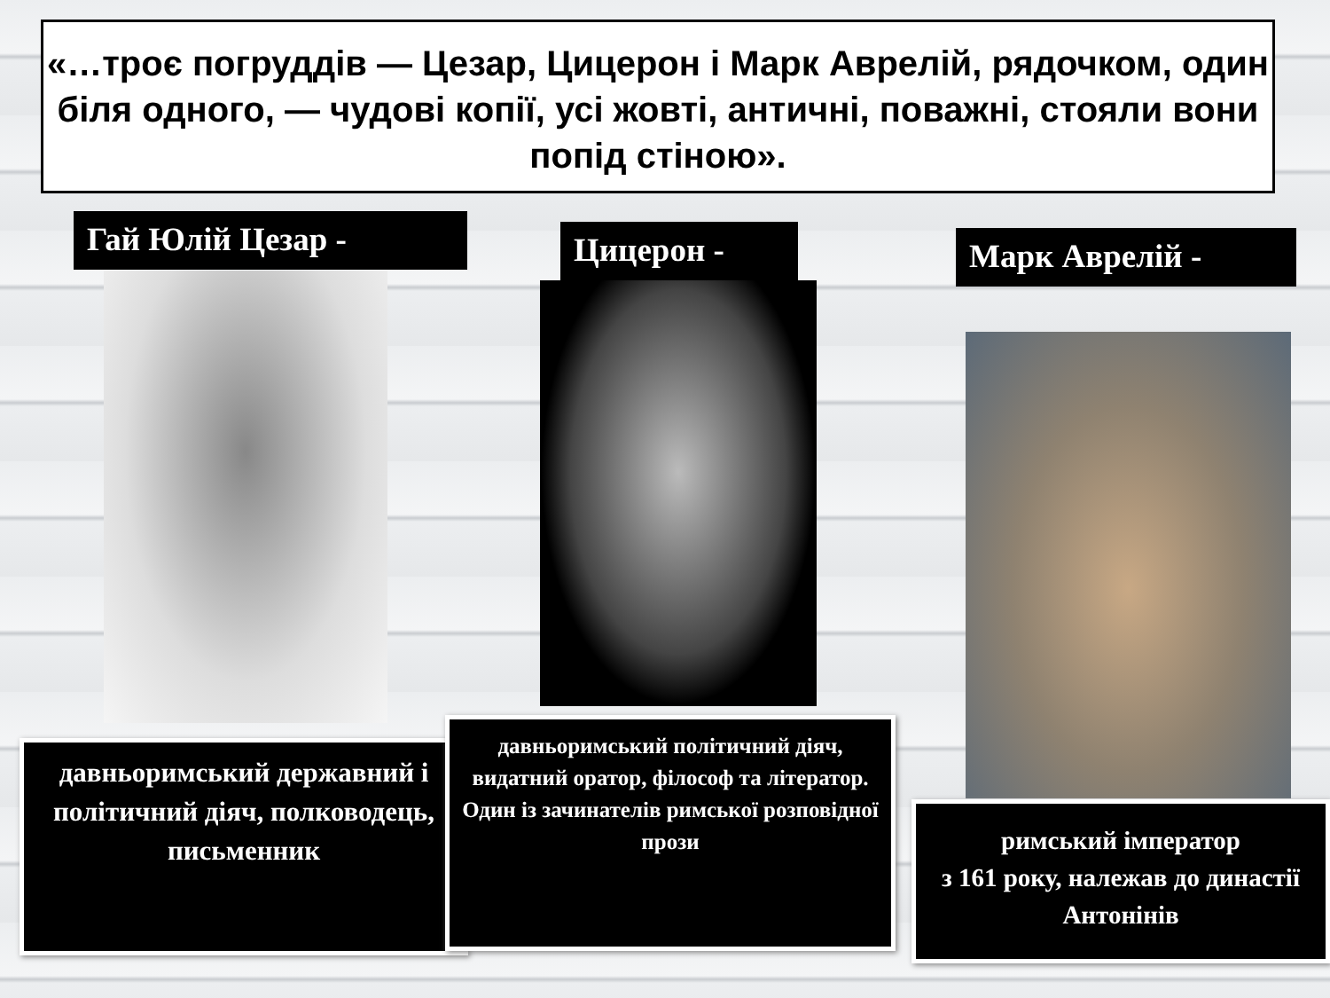«…троє погруддів — Цезар, Цицерон і Марк Аврелій, рядочком, один біля одного, — чудові копії, усі жовті, античні, поважні, стояли вони попід стіною».
Гай Юлій Цезар - Цицерон - Марк Аврелій -
давньоримський державний і політичний діяч, полководець, письменник
давньоримський політичний діяч, видатний оратор, філософ та літератор.
Один із зачинателів римської розповідної прози
римський імператор
з 161 року, належав до династії Антонінів